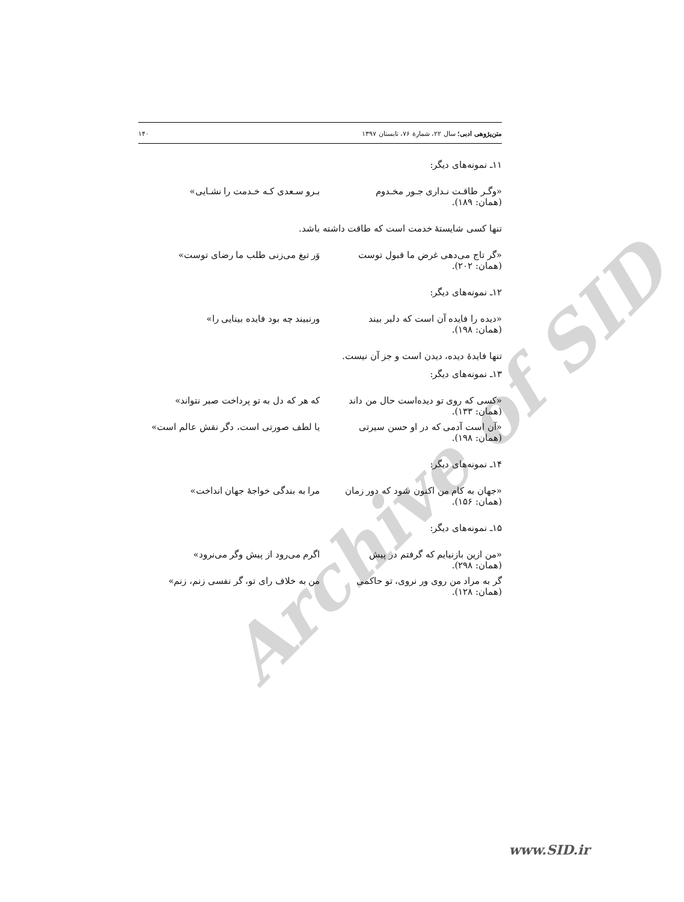Archive of SID
متن‌پژوهی ادبی؛ سال ۲۲، شمارهٔ ۷۶، تابستان ۱۳۹۷ ۱۴۰
۱۱ـ نمونه‌های دیگر:
«وگـر طاقـت نـداری جـور مخـدوم بـرو سـعدی کـه خـدمت را نشـایی»
(همان: ۱۸۹).
تنها کسی شایستهٔ خدمت است که طاقت داشته باشد.
«گر تاج می‌دهی غرض ما قبول توست وَر تیغ می‌زنی طلب ما رضای توست»
(همان: ۲۰۲).
۱۲ـ نمونه‌های دیگر:
«دیده را فایده آن است که دلبر بیند ورنبیند چه بود فایده بینایی را»
(همان: ۱۹۸).
تنها فایدهٔ دیده، دیدن است و جز آن نیست.
۱۳ـ نمونه‌های دیگر:
«کسی که روی تو دیده‌است حال من داند که هر که دل به تو پرداخت صبر نتواند»
(همان: ۱۳۳).
«آن است آدمی که در او حسن سیرتی یا لطف صورتی است، دگر نقش عالم است»
(همان: ۱۹۸).
۱۴ـ نمونه‌های دیگر:
«جهان به کام من اکنون شود که دور زمان مرا به بندگی خواجهٔ جهان انداخت»
(همان: ۱۵۶).
۱۵ـ نمونه‌های دیگر:
«من ازین بازنیایم که گرفتم در پیش اگرم می‌رود از پیش وگر می‌نرود»
(همان: ۲۹۸).
گر به مراد من روی ور نروی، تو حاکمی من به خلاف رای تو، گر نفسی زنم، زنم»
(همان: ۱۲۸).
www.SID.ir